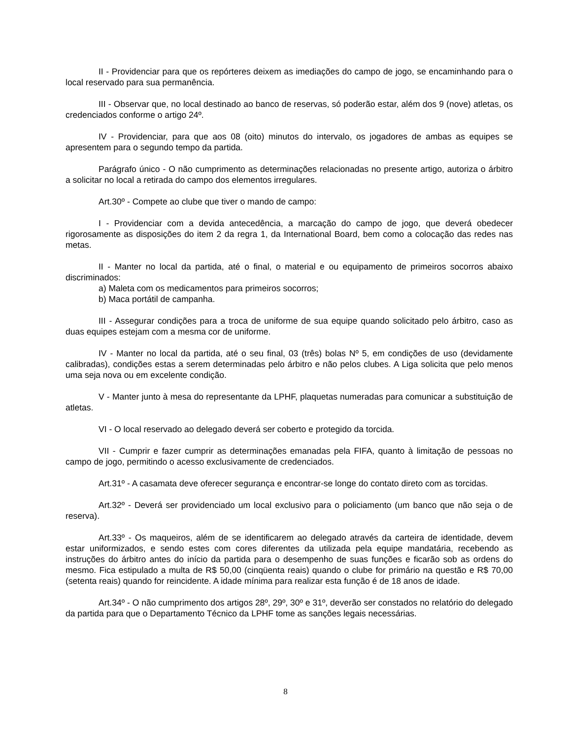II - Providenciar para que os repórteres deixem as imediações do campo de jogo, se encaminhando para o local reservado para sua permanência.
III - Observar que, no local destinado ao banco de reservas, só poderão estar, além dos 9 (nove) atletas, os credenciados conforme o artigo 24º.
IV - Providenciar, para que aos 08 (oito) minutos do intervalo, os jogadores de ambas as equipes se apresentem para o segundo tempo da partida.
Parágrafo único - O não cumprimento as determinações relacionadas no presente artigo, autoriza o árbitro a solicitar no local a retirada do campo dos elementos irregulares.
Art.30º - Compete ao clube que tiver o mando de campo:
I - Providenciar com a devida antecedência, a marcação do campo de jogo, que deverá obedecer rigorosamente as disposições do item 2 da regra 1, da International Board, bem como a colocação das redes nas metas.
II - Manter no local da partida, até o final, o material e ou equipamento de primeiros socorros abaixo discriminados:
a) Maleta com os medicamentos para primeiros socorros;
b) Maca portátil de campanha.
III - Assegurar condições para a troca de uniforme de sua equipe quando solicitado pelo árbitro, caso as duas equipes estejam com a mesma cor de uniforme.
IV - Manter no local da partida, até o seu final, 03 (três) bolas Nº 5, em condições de uso (devidamente calibradas), condições estas a serem determinadas pelo árbitro e não pelos clubes. A Liga solicita que pelo menos uma seja nova ou em excelente condição.
V - Manter junto à mesa do representante da LPHF, plaquetas numeradas para comunicar a substituição de atletas.
VI - O local reservado ao delegado deverá ser coberto e protegido da torcida.
VII - Cumprir e fazer cumprir as determinações emanadas pela FIFA, quanto à limitação de pessoas no campo de jogo, permitindo o acesso exclusivamente de credenciados.
Art.31º - A casamata deve oferecer segurança e encontrar-se longe do contato direto com as torcidas.
Art.32º - Deverá ser providenciado um local exclusivo para o policiamento (um banco que não seja o de reserva).
Art.33º - Os maqueiros, além de se identificarem ao delegado através da carteira de identidade, devem estar uniformizados, e sendo estes com cores diferentes da utilizada pela equipe mandatária, recebendo as instruções do árbitro antes do início da partida para o desempenho de suas funções e ficarão sob as ordens do mesmo. Fica estipulado a multa de R$ 50,00 (cinqüenta reais) quando o clube for primário na questão e R$ 70,00 (setenta reais) quando for reincidente. A idade mínima para realizar esta função é de 18 anos de idade.
Art.34º - O não cumprimento dos artigos 28º, 29º, 30º e 31º, deverão ser constados no relatório do delegado da partida para que o Departamento Técnico da LPHF tome as sanções legais necessárias.
8